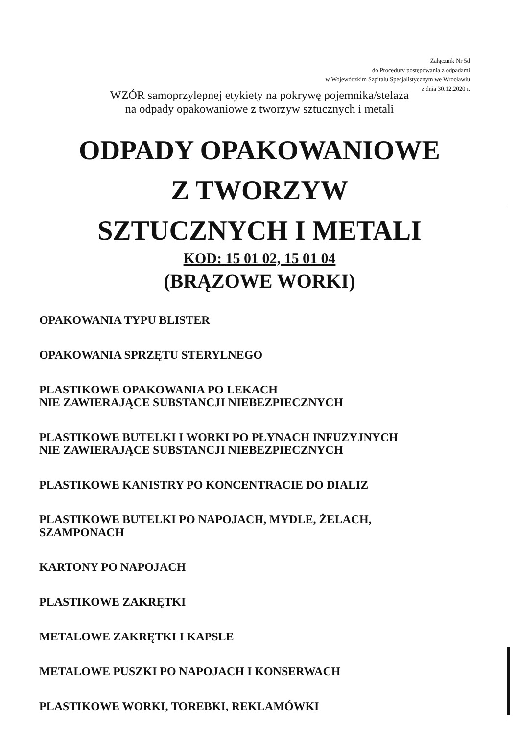Załącznik Nr 5d
do Procedury postępowania z odpadami
w Wojewódzkim Szpitalu Specjalistycznym we Wrocławiu
z dnia 30.12.2020 r.
WZÓR samoprzylepnej etykiety na pokrywę pojemnika/stelaża
na odpady opakowaniowe z tworzyw sztucznych i metali
ODPADY OPAKOWANIOWE
Z TWORZYW
SZTUCZNYCH I METALI
KOD: 15 01 02, 15 01 04
(BRĄZOWE WORKI)
OPAKOWANIA TYPU BLISTER
OPAKOWANIA SPRZĘTU STERYLNEGO
PLASTIKOWE OPAKOWANIA PO LEKACH
NIE ZAWIERAJĄCE SUBSTANCJI NIEBEZPIECZNYCH
PLASTIKOWE BUTELKI I WORKI PO PŁYNACH INFUZYJNYCH
NIE ZAWIERAJĄCE SUBSTANCJI NIEBEZPIECZNYCH
PLASTIKOWE KANISTRY PO KONCENTRACIE DO DIALIZ
PLASTIKOWE BUTELKI PO NAPOJACH, MYDLE, ŻELACH,
SZAMPONACH
KARTONY PO NAPOJACH
PLASTIKOWE ZAKRĘTKI
METALOWE ZAKRĘTKI I KAPSLE
METALOWE PUSZKI PO NAPOJACH I KONSERWACH
PLASTIKOWE WORKI, TOREBKI, REKLAMÓWKI